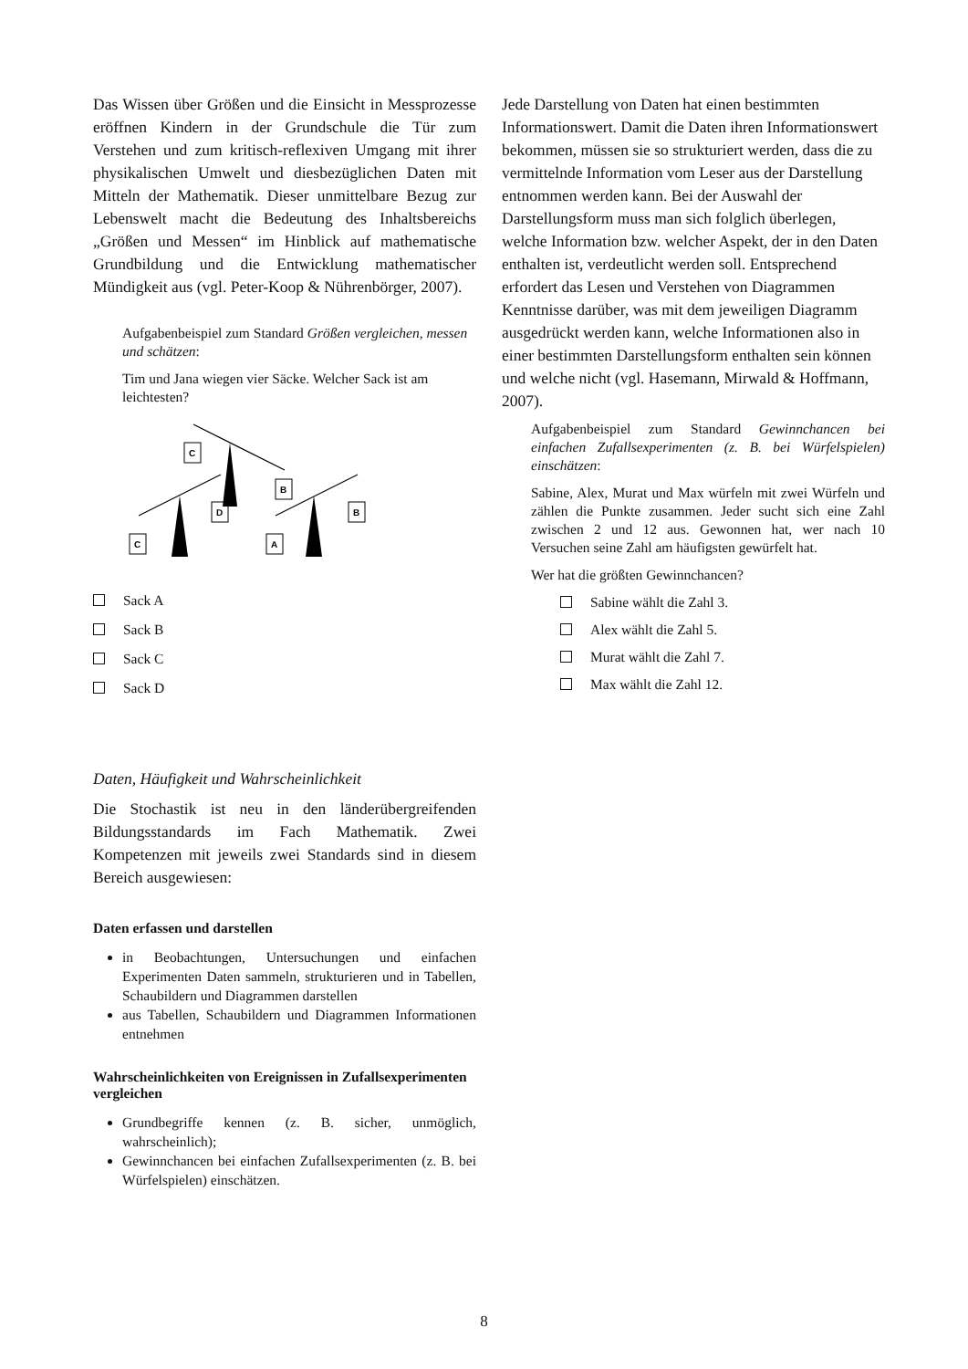Das Wissen über Größen und die Einsicht in Messprozesse eröffnen Kindern in der Grundschule die Tür zum Verstehen und zum kritisch-reflexiven Umgang mit ihrer physikalischen Umwelt und diesbezüglichen Daten mit Mitteln der Mathematik. Dieser unmittelbare Bezug zur Lebenswelt macht die Bedeutung des Inhaltsbereichs „Größen und Messen“ im Hinblick auf mathematische Grundbildung und die Entwicklung mathematischer Mündigkeit aus (vgl. Peter-Koop & Nührenbörger, 2007).
Aufgabenbeispiel zum Standard Größen vergleichen, messen und schätzen:
Tim und Jana wiegen vier Säcke. Welcher Sack ist am leichtesten?
C
B
D
C
A
B
Sack A
Sack B
Sack C
Sack D
Daten, Häufigkeit und Wahrscheinlichkeit
Die Stochastik ist neu in den länderübergreifenden Bildungsstandards im Fach Mathematik. Zwei Kompetenzen mit jeweils zwei Standards sind in diesem Bereich ausgewiesen:
Daten erfassen und darstellen
in Beobachtungen, Untersuchungen und einfachen Experimenten Daten sammeln, strukturieren und in Tabellen, Schaubildern und Diagrammen darstellen
aus Tabellen, Schaubildern und Diagrammen Informationen entnehmen
Wahrscheinlichkeiten von Ereignissen in Zufallsexperimenten vergleichen
Grundbegriffe kennen (z. B. sicher, unmöglich, wahrscheinlich);
Gewinnchancen bei einfachen Zufallsexperimenten (z. B. bei Würfelspielen) einschätzen.
Jede Darstellung von Daten hat einen bestimmten Informationswert. Damit die Daten ihren Informationswert bekommen, müssen sie so strukturiert werden, dass die zu vermittelnde Information vom Leser aus der Darstellung entnommen werden kann. Bei der Auswahl der Darstellungsform muss man sich folglich überlegen, welche Information bzw. welcher Aspekt, der in den Daten enthalten ist, verdeutlicht werden soll. Entsprechend erfordert das Lesen und Verstehen von Diagrammen Kenntnisse darüber, was mit dem jeweiligen Diagramm ausgedrückt werden kann, welche Informationen also in einer bestimmten Darstellungsform enthalten sein können und welche nicht (vgl. Hasemann, Mirwald & Hoffmann, 2007).
Aufgabenbeispiel zum Standard Gewinnchancen bei einfachen Zufallsexperimenten (z. B. bei Würfelspielen) einschätzen:
Sabine, Alex, Murat und Max würfeln mit zwei Würfeln und zählen die Punkte zusammen. Jeder sucht sich eine Zahl zwischen 2 und 12 aus. Gewonnen hat, wer nach 10 Versuchen seine Zahl am häufigsten gewürfelt hat.
Wer hat die größten Gewinnchancen?
Sabine wählt die Zahl 3.
Alex wählt die Zahl 5.
Murat wählt die Zahl 7.
Max wählt die Zahl 12.
8